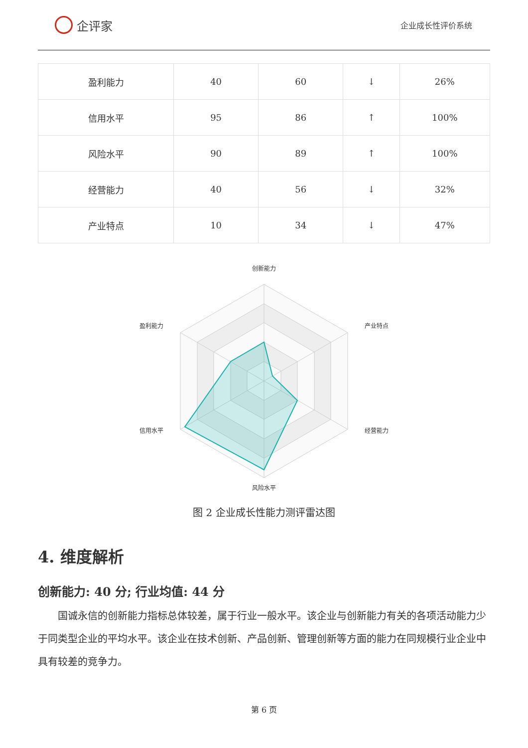企评家
企业成长性评价系统
| 盈利能力 | 40 | 60 | ↓ | 26% |
| 信用水平 | 95 | 86 | ↑ | 100% |
| 风险水平 | 90 | 89 | ↑ | 100% |
| 经营能力 | 40 | 56 | ↓ | 32% |
| 产业特点 | 10 | 34 | ↓ | 47% |
创新能力
产业特点
经营能力
风险水平
信用水平
盈利能力
图 2 企业成长性能力测评雷达图
4. 维度解析
创新能力: 40 分; 行业均值: 44 分
国诚永信的创新能力指标总体较差，属于行业一般水平。该企业与创新能力有关的各项活动能力少于同类型企业的平均水平。该企业在技术创新、产品创新、管理创新等方面的能力在同规模行业企业中具有较差的竞争力。
第 6 页